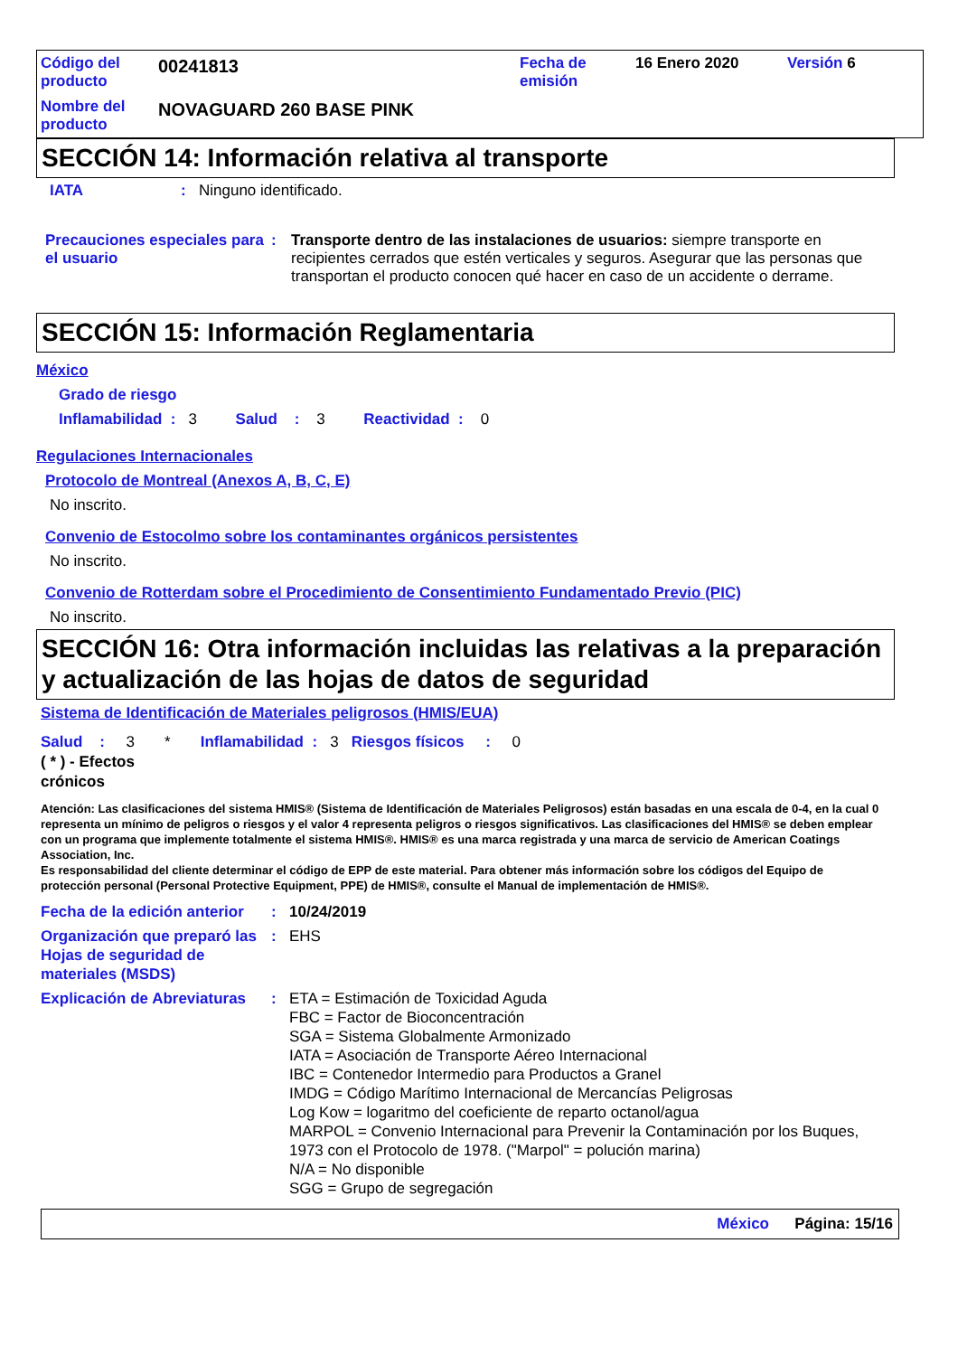| Código del producto | 00241813 | Fecha de emisión | 16 Enero 2020 | Versión 6 |
| Nombre del producto | NOVAGUARD 260 BASE PINK | | | |
SECCIÓN 14: Información relativa al transporte
| IATA | : | Ninguno identificado. |
| Precauciones especiales para el usuario | : | Transporte dentro de las instalaciones de usuarios: siempre transporte en recipientes cerrados que estén verticales y seguros. Asegurar que las personas que transportan el producto conocen qué hacer en caso de un accidente o derrame. |
SECCIÓN 15: Información Reglamentaria
México
Grado de riesgo
Inflamabilidad : 3 Salud : 3 Reactividad : 0
Regulaciones Internacionales
Protocolo de Montreal (Anexos A, B, C, E)
No inscrito.
Convenio de Estocolmo sobre los contaminantes orgánicos persistentes
No inscrito.
Convenio de Rotterdam sobre el Procedimiento de Consentimiento Fundamentado Previo (PIC)
No inscrito.
SECCIÓN 16: Otra información incluidas las relativas a la preparación y actualización de las hojas de datos de seguridad
Sistema de Identificación de Materiales peligrosos (HMIS/EUA)
Salud : 3 * Inflamabilidad : 3 Riesgos físicos : 0
( * ) - Efectos
crónicos
Atención: Las clasificaciones del sistema HMIS® (Sistema de Identificación de Materiales Peligrosos) están basadas en una escala de 0-4, en la cual 0 representa un mínimo de peligros o riesgos y el valor 4 representa peligros o riesgos significativos. Las clasificaciones del HMIS® se deben emplear con un programa que implemente totalmente el sistema HMIS®. HMIS® es una marca registrada y una marca de servicio de American Coatings Association, Inc.
Es responsabilidad del cliente determinar el código de EPP de este material. Para obtener más información sobre los códigos del Equipo de protección personal (Personal Protective Equipment, PPE) de HMIS®, consulte el Manual de implementación de HMIS®.
| Fecha de la edición anterior | : | 10/24/2019 |
| Organización que preparó las Hojas de seguridad de materiales (MSDS) | : | EHS |
| Explicación de Abreviaturas | : | ETA = Estimación de Toxicidad Aguda FBC = Factor de Bioconcentración SGA = Sistema Globalmente Armonizado IATA = Asociación de Transporte Aéreo Internacional IBC = Contenedor Intermedio para Productos a Granel IMDG = Código Marítimo Internacional de Mercancías Peligrosas Log Kow = logaritmo del coeficiente de reparto octanol/agua MARPOL = Convenio Internacional para Prevenir la Contaminación por los Buques, 1973 con el Protocolo de 1978. ("Marpol" = polución marina) N/A = No disponible SGG = Grupo de segregación |
México Página: 15/16